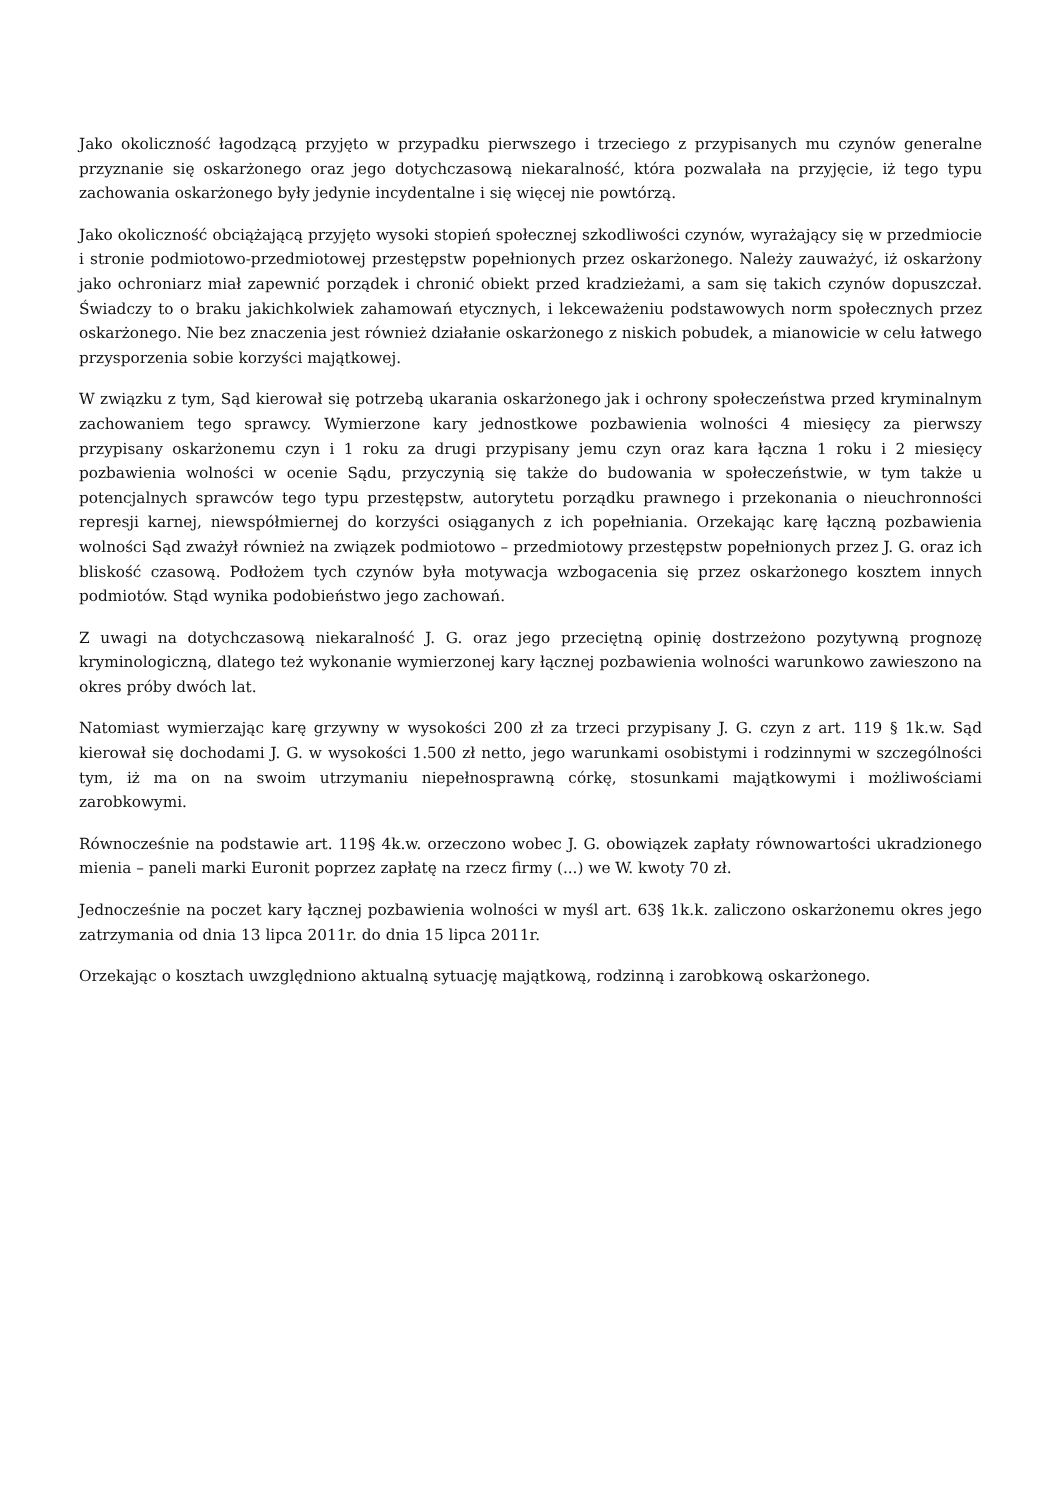Jako okoliczność łagodzącą przyjęto w przypadku pierwszego i trzeciego z przypisanych mu czynów generalne przyznanie się oskarżonego oraz jego dotychczasową niekaralność, która pozwalała na przyjęcie, iż tego typu zachowania oskarżonego były jedynie incydentalne i się więcej nie powtórzą.
Jako okoliczność obciążającą przyjęto wysoki stopień społecznej szkodliwości czynów, wyrażający się w przedmiocie i stronie podmiotowo-przedmiotowej przestępstw popełnionych przez oskarżonego. Należy zauważyć, iż oskarżony jako ochroniarz miał zapewnić porządek i chronić obiekt przed kradzieżami, a sam się takich czynów dopuszczał. Świadczy to o braku jakichkolwiek zahamowań etycznych, i lekceważeniu podstawowych norm społecznych przez oskarżonego. Nie bez znaczenia jest również działanie oskarżonego z niskich pobudek, a mianowicie w celu łatwego przysporzenia sobie korzyści majątkowej.
W związku z tym, Sąd kierował się potrzebą ukarania oskarżonego jak i ochrony społeczeństwa przed kryminalnym zachowaniem tego sprawcy. Wymierzone kary jednostkowe pozbawienia wolności 4 miesięcy za pierwszy przypisany oskarżonemu czyn i 1 roku za drugi przypisany jemu czyn oraz kara łączna 1 roku i 2 miesięcy pozbawienia wolności w ocenie Sądu, przyczynią się także do budowania w społeczeństwie, w tym także u potencjalnych sprawców tego typu przestępstw, autorytetu porządku prawnego i przekonania o nieuchronności represji karnej, niewspółmiernej do korzyści osiąganych z ich popełniania. Orzekając karę łączną pozbawienia wolności Sąd zważył również na związek podmiotowo – przedmiotowy przestępstw popełnionych przez J. G. oraz ich bliskość czasową. Podłożem tych czynów była motywacja wzbogacenia się przez oskarżonego kosztem innych podmiotów. Stąd wynika podobieństwo jego zachowań.
Z uwagi na dotychczasową niekaralność J. G. oraz jego przeciętną opinię dostrzeżono pozytywną prognozę kryminologiczną, dlatego też wykonanie wymierzonej kary łącznej pozbawienia wolności warunkowo zawieszono na okres próby dwóch lat.
Natomiast wymierzając karę grzywny w wysokości 200 zł za trzeci przypisany J. G. czyn z art. 119 § 1k.w. Sąd kierował się dochodami J. G. w wysokości 1.500 zł netto, jego warunkami osobistymi i rodzinnymi w szczególności tym, iż ma on na swoim utrzymaniu niepełnosprawną córkę, stosunkami majątkowymi i możliwościami zarobkowymi.
Równocześnie na podstawie art. 119§ 4k.w. orzeczono wobec J. G. obowiązek zapłaty równowartości ukradzionego mienia – paneli marki Euronit poprzez zapłatę na rzecz firmy (...) we W. kwoty 70 zł.
Jednocześnie na poczet kary łącznej pozbawienia wolności w myśl art. 63§ 1k.k. zaliczono oskarżonemu okres jego zatrzymania od dnia 13 lipca 2011r. do dnia 15 lipca 2011r.
Orzekając o kosztach uwzględniono aktualną sytuację majątkową, rodzinną i zarobkową oskarżonego.